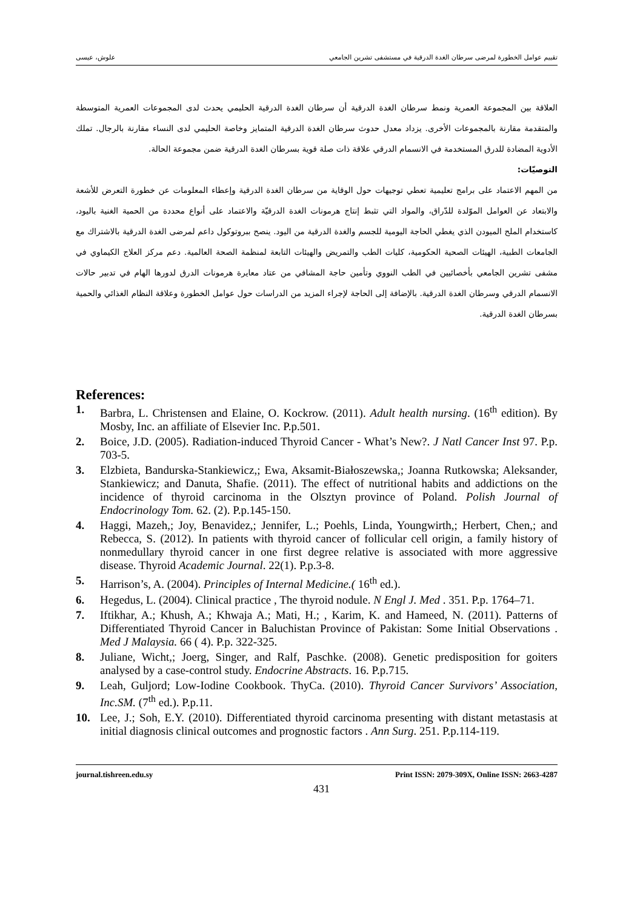تقييم عوامل الخطورة لمرضى سرطان الغدة الدرقية في مستشفى تشرين الجامعي علوش، عيسى
العلاقة بين المجموعة العمرية ونمط سرطان الغدة الدرقية أن سرطان الغدة الدرقية الحليمي يحدث لدى المجموعات العمرية المتوسطة والمتقدمة مقارنة بالمجموعات الأخرى. يزداد معدل حدوث سرطان الغدة الدرقية المتمايز وخاصة الحليمي لدى النساء مقارنة بالرجال. تملك الأدوية المضادة للدرق المستخدمة في الانسمام الدرقي علاقة ذات صلة قوية بسرطان الغدة الدرقية ضمن مجموعة الحالة.
التوصيّات:
من المهم الاعتماد على برامج تعليمية تعطي توجيهات حول الوقاية من سرطان الغدة الدرقية وإعطاء المعلومات عن خطورة التعرض للأشعة والابتعاد عن العوامل الموّلدة للدّراق، والمواد التي تثبط إنتاج هرمونات الغدة الدرقيّة والاعتماد على أنواع محددة من الحمية الغنية باليود، كاستخدام الملح الميودن الذي يغطي الحاجة اليومية للجسم والغدة الدرقية من اليود. ينصح ببروتوكول داعم لمرضى الغدة الدرقية بالاشتراك مع الجامعات الطبية، الهيئات الصحية الحكومية، كليات الطب والتمريض والهيئات التابعة لمنظمة الصحة العالمية. دعم مركز العلاج الكيماوي في مشفى تشرين الجامعي بأخصائيين في الطب النووي وتأمين حاجة المشافي من عتاد معايرة هرمونات الدرق لدورها الهام في تدبير حالات الانسمام الدرقي وسرطان الغدة الدرقية. بالإضافة إلى الحاجة لإجراء المزيد من الدراسات حول عوامل الخطورة وعلاقة النظام الغذائي والحمية بسرطان الغدة الدرقية.
References:
1. Barbra, L. Christensen and Elaine, O. Kockrow. (2011). Adult health nursing. (16<sup>th</sup> edition). By Mosby, Inc. an affiliate of Elsevier Inc. P.p.501.
2. Boice, J.D. (2005). Radiation-induced Thyroid Cancer - What’s New?. J Natl Cancer Inst 97. P.p. 703-5.
3. Elzbieta, Bandurska-Stankiewicz,; Ewa, Aksamit-Białoszewska,; Joanna Rutkowska; Aleksander, Stankiewicz; and Danuta, Shafie. (2011). The effect of nutritional habits and addictions on the incidence of thyroid carcinoma in the Olsztyn province of Poland. Polish Journal of Endocrinology Tom. 62. (2). P.p.145-150.
4. Haggi, Mazeh,; Joy, Benavidez,; Jennifer, L.; Poehls, Linda, Youngwirth,; Herbert, Chen,; and Rebecca, S. (2012). In patients with thyroid cancer of follicular cell origin, a family history of nonmedullary thyroid cancer in one first degree relative is associated with more aggressive disease. Thyroid Academic Journal. 22(1). P.p.3-8.
5. Harrison’s, A. (2004). Principles of Internal Medicine.( 16<sup>th</sup> ed.).
6. Hegedus, L. (2004). Clinical practice , The thyroid nodule. N Engl J. Med . 351. P.p. 1764–71.
7. Iftikhar, A.; Khush, A.; Khwaja A.; Mati, H.; , Karim, K. and Hameed, N. (2011). Patterns of Differentiated Thyroid Cancer in Baluchistan Province of Pakistan: Some Initial Observations . Med J Malaysia. 66 ( 4). P.p. 322-325.
8. Juliane, Wicht,; Joerg, Singer, and Ralf, Paschke. (2008). Genetic predisposition for goiters analysed by a case-control study. Endocrine Abstracts. 16. P.p.715.
9. Leah, Guljord; Low-Iodine Cookbook. ThyCa. (2010). Thyroid Cancer Survivors’ Association, Inc.SM. (7<sup>th</sup> ed.). P.p.11.
10. Lee, J.; Soh, E.Y. (2010). Differentiated thyroid carcinoma presenting with distant metastasis at initial diagnosis clinical outcomes and prognostic factors . Ann Surg. 251. P.p.114-119.
journal.tishreen.edu.sy Print ISSN: 2079-309X, Online ISSN: 2663-4287
431